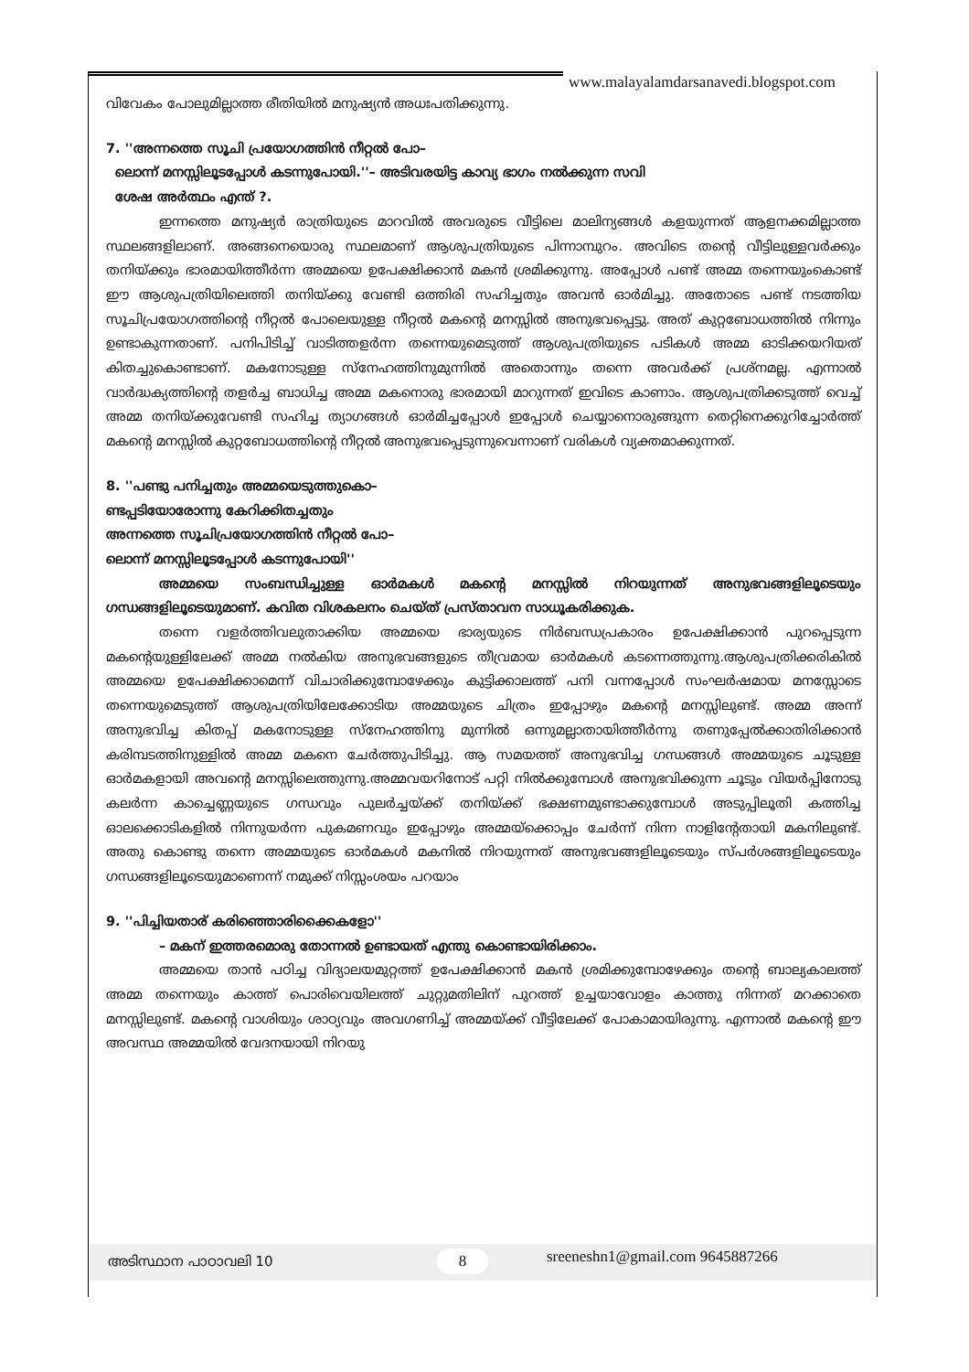www.malayalamdarsanavedi.blogspot.com
വിവേകം പോലുമില്ലാത്ത രീതിയിൽ മനുഷ്യൻ അധഃപതിക്കുന്നു.
7. ''അന്നത്തെ സൂചി പ്രയോഗത്തിൻ നീറ്റൽ പോ–
ലൊന്ന് മനസ്സിലൂടപ്പോൾ കടന്നുപോയി.''– അടിവരയിട്ട കാവ്യ ഭാഗം നൽക്കുന്ന സവി
ശേഷ അർത്ഥം എന്ത് ?.
ഇന്നത്തെ മനുഷ്യർ രാത്രിയുടെ മാറവിൽ അവരുടെ വീട്ടിലെ മാലിന്യങ്ങൾ കളയുന്നത് ആളനക്കമില്ലാത്ത സ്ഥലങ്ങളിലാണ്. അങ്ങനെയൊരു സ്ഥലമാണ് ആശുപത്രിയുടെ പിന്നാമ്പുറം. അവിടെ തന്റെ വീട്ടിലുള്ളവർക്കും തനിയ്ക്കും ഭാരമായിത്തീർന്ന അമ്മയെ ഉപേക്ഷിക്കാൻ മകൻ ശ്രമിക്കുന്നു. അപ്പോൾ പണ്ട് അമ്മ തന്നെയുംകൊണ്ട് ഈ ആശുപത്രിയിലെത്തി തനിയ്ക്കു വേണ്ടി ഒത്തിരി സഹിച്ചതും അവൻ ഓർമിച്ചു. അതോടെ പണ്ട് നടത്തിയ സൂചിപ്രയോഗത്തിന്റെ നീറ്റൽ പോലെയുള്ള നീറ്റൽ മകന്റെ മനസ്സിൽ അനുഭവപ്പെട്ടു. അത് കുറ്റബോധത്തിൽ നിന്നും ഉണ്ടാകുന്നതാണ്. പനിപിടിച്ച് വാടിത്തളർന്ന തന്നെയുമെടുത്ത് ആശുപത്രിയുടെ പടികൾ അമ്മ ഓടിക്കയറിയത് കിതച്ചുകൊണ്ടാണ്. മകനോടുള്ള സ്നേഹത്തിനുമുന്നിൽ അതൊന്നും തന്നെ അവർക്ക് പ്രശ്നമല്ല. എന്നാൽ വാർദ്ധക്യത്തിന്റെ തളർച്ച ബാധിച്ച അമ്മ മകനൊരു ഭാരമായി മാറുന്നത് ഇവിടെ കാണാം. ആശുപത്രിക്കടുത്ത് വെച്ച് അമ്മ തനിയ്ക്കുവേണ്ടി സഹിച്ച ത്യാഗങ്ങൾ ഓർമിച്ചപ്പോൾ ഇപ്പോൾ ചെയ്യാനൊരുങ്ങുന്ന തെറ്റിനെക്കുറിച്ചോർത്ത് മകന്റെ മനസ്സിൽ കുറ്റബോധത്തിന്റെ നീറ്റൽ അനുഭവപ്പെടുന്നുവെന്നാണ് വരികൾ വ്യക്തമാക്കുന്നത്.
8. ''പണ്ടു പനിച്ചതും അമ്മയെടുത്തുകൊ–
ണ്ടപ്പടിയോരോന്നു കേറിക്കിതച്ചതും
അന്നത്തെ സൂചിപ്രയോഗത്തിൻ നീറ്റൽ പോ–
ലൊന്ന് മനസ്സിലൂടപ്പോൾ കടന്നുപോയി''
അമ്മയെ സംബന്ധിച്ചുള്ള ഓർമകൾ മകന്റെ മനസ്സിൽ നിറയുന്നത് അനുഭവങ്ങളിലൂടെയും ഗന്ധങ്ങളിലൂടെയുമാണ്. കവിത വിശകലനം ചെയ്ത് പ്രസ്താവന സാധൂകരിക്കുക.
തന്നെ വളർത്തിവലുതാക്കിയ അമ്മയെ ഭാര്യയുടെ നിർബന്ധപ്രകാരം ഉപേക്ഷിക്കാൻ പുറപ്പെടുന്ന മകന്റെയുള്ളിലേക്ക് അമ്മ നൽകിയ അനുഭവങ്ങളുടെ തീവ്രമായ ഓർമകൾ കടന്നെത്തുന്നു.ആശുപത്രിക്കരികിൽ അമ്മയെ ഉപേക്ഷിക്കാമെന്ന് വിചാരിക്കുമ്പോഴേക്കും കുട്ടിക്കാലത്ത് പനി വന്നപ്പോൾ സംഘർഷമായ മനസ്സോടെ തന്നെയുമെടുത്ത് ആശുപത്രിയിലേക്കോടിയ അമ്മയുടെ ചിത്രം ഇപ്പോഴും മകന്റെ മനസ്സിലുണ്ട്. അമ്മ അന്ന് അനുഭവിച്ച കിതപ്പ് മകനോടുള്ള സ്നേഹത്തിനു മുന്നിൽ ഒന്നുമല്ലാതായിത്തീർന്നു തണുപ്പേൽക്കാതിരിക്കാൻ കരിമ്പടത്തിനുള്ളിൽ അമ്മ മകനെ ചേർത്തുപിടിച്ചു. ആ സമയത്ത് അനുഭവിച്ച ഗന്ധങ്ങൾ അമ്മയുടെ ചൂടുള്ള ഓർമകളായി അവന്റെ മനസ്സിലെത്തുന്നു.അമ്മവയറിനോട് പറ്റി നിൽക്കുമ്പോൾ അനുഭവിക്കുന്ന ചൂടും വിയർപ്പിനോടു കലർന്ന കാച്ചെണ്ണയുടെ ഗന്ധവും പുലർച്ചയ്ക്ക് തനിയ്ക്ക് ഭക്ഷണമുണ്ടാക്കുമ്പോൾ അടുപ്പിലൂതി കത്തിച്ച ഓലക്കൊടികളിൽ നിന്നുയർന്ന പുകമണവും ഇപ്പോഴും അമ്മയ്ക്കൊപ്പം ചേർന്ന് നിന്ന നാളിന്റേതായി മകനിലുണ്ട്. അതു കൊണ്ടു തന്നെ അമ്മയുടെ ഓർമകൾ മകനിൽ നിറയുന്നത് അനുഭവങ്ങളിലൂടെയും സ്പർശങ്ങളിലൂടെയും ഗന്ധങ്ങളിലൂടെയുമാണെന്ന് നമുക്ക് നിസ്സംശയം പറയാം
9. ''പിച്ചിയതാര് കരിഞ്ഞൊരിക്കൈകളോ''
– മകന് ഇത്തരമൊരു തോന്നൽ ഉണ്ടായത് എന്തു കൊണ്ടായിരിക്കാം.
അമ്മയെ താൻ പഠിച്ച വിദ്യാലയമുറ്റത്ത് ഉപേക്ഷിക്കാൻ മകൻ ശ്രമിക്കുമ്പോഴേക്കും തന്റെ ബാല്യകാലത്ത് അമ്മ തന്നെയും കാത്ത് പൊരിവെയിലത്ത് ചുറ്റുമതിലിന് പുറത്ത് ഉച്ചയാവോളം കാത്തു നിന്നത് മറക്കാതെ മനസ്സിലുണ്ട്. മകന്റെ വാശിയും ശാഠ്യവും അവഗണിച്ച് അമ്മയ്ക്ക് വീട്ടിലേക്ക് പോകാമായിരുന്നു. എന്നാൽ മകന്റെ ഈ അവസ്ഥ അമ്മയിൽ വേദനയായി നിറയു
അടിസ്ഥാന പാഠാവലി 10 8 sreeneshn1@gmail.com 9645887266